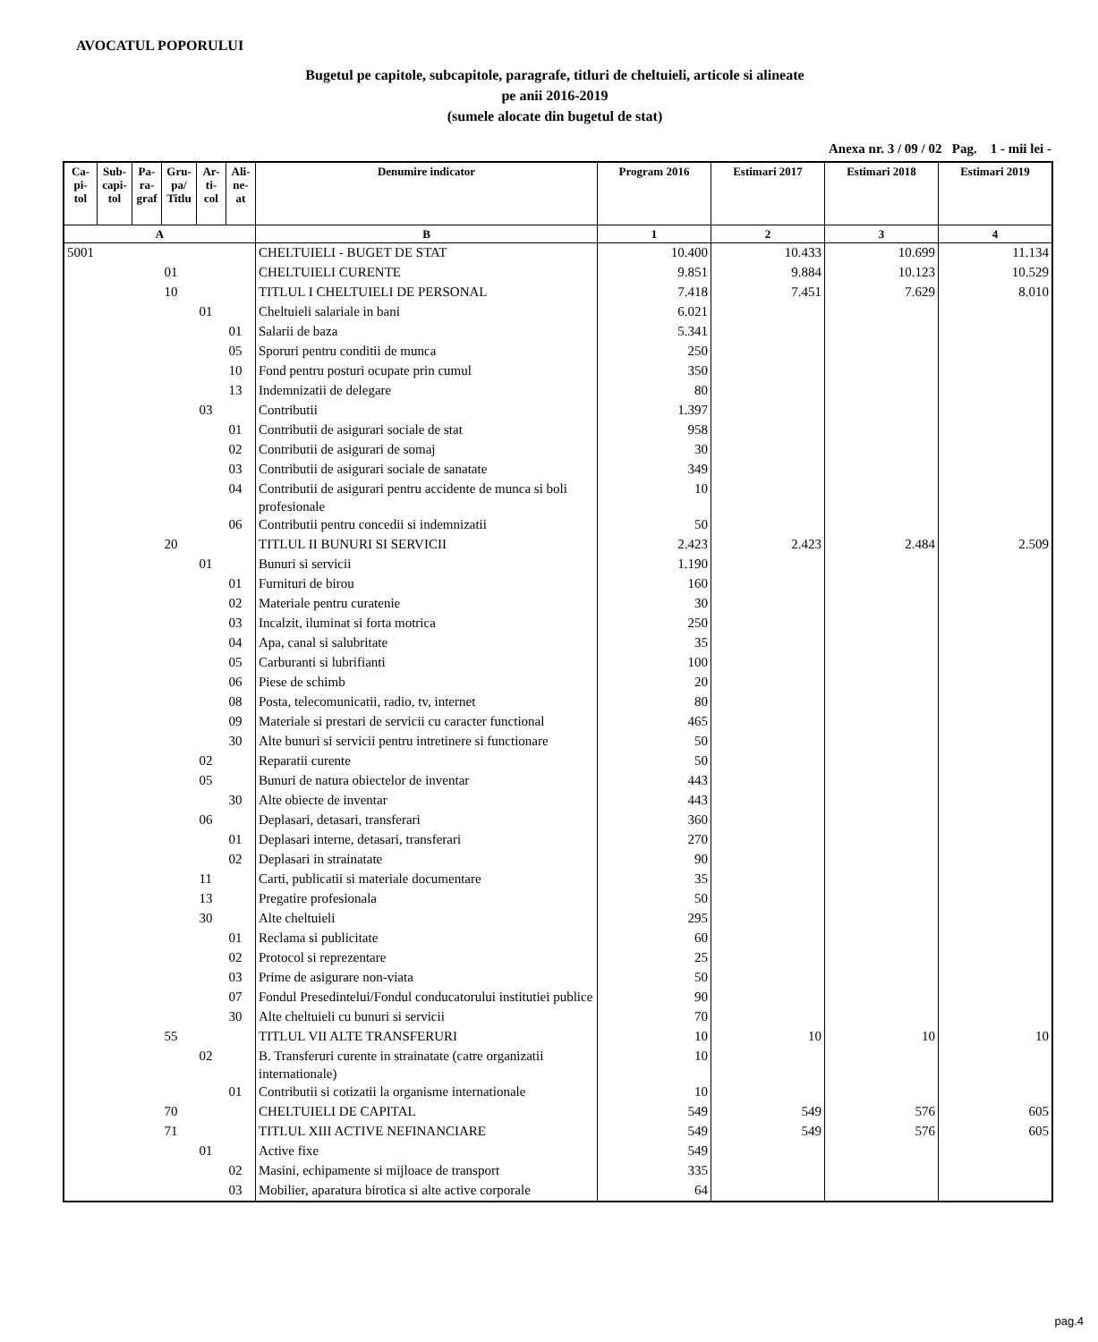AVOCATUL POPORULUI
Bugetul pe capitole, subcapitole, paragrafe, titluri de cheltuieli, articole si alineate
pe anii 2016-2019
(sumele alocate din bugetul de stat)
Anexa nr. 3 / 09 / 02 Pag. 1 - mii lei -
| Ca- pi- tol | Sub- capi- tol | Pa- ra- graf | Gru- pa/ Titlu | Ar- ti- col | Ali- ne- at | Denumire indicator | Program 2016 | Estimari 2017 | Estimari 2018 | Estimari 2019 |
| --- | --- | --- | --- | --- | --- | --- | --- | --- | --- | --- |
| A | | | | | | B | 1 | 2 | 3 | 4 |
| 5001 | | | | | | CHELTUIELI - BUGET DE STAT | 10.400 | 10.433 | 10.699 | 11.134 |
| | | | 01 | | | CHELTUIELI CURENTE | 9.851 | 9.884 | 10.123 | 10.529 |
| | | | 10 | | | TITLUL I CHELTUIELI DE PERSONAL | 7.418 | 7.451 | 7.629 | 8.010 |
| | | | | 01 | | Cheltuieli salariale in bani | 6.021 | | | |
| | | | | | 01 | Salarii de baza | 5.341 | | | |
| | | | | | 05 | Sporuri pentru conditii de munca | 250 | | | |
| | | | | | 10 | Fond pentru posturi ocupate prin cumul | 350 | | | |
| | | | | | 13 | Indemnizatii de delegare | 80 | | | |
| | | | | 03 | | Contributii | 1.397 | | | |
| | | | | | 01 | Contributii de asigurari sociale de stat | 958 | | | |
| | | | | | 02 | Contributii de asigurari de somaj | 30 | | | |
| | | | | | 03 | Contributii de asigurari sociale de sanatate | 349 | | | |
| | | | | | 04 | Contributii de asigurari pentru accidente de munca si boli profesionale | 10 | | | |
| | | | | | 06 | Contributii pentru concedii si indemnizatii | 50 | | | |
| | | | 20 | | | TITLUL II BUNURI SI SERVICII | 2.423 | 2.423 | 2.484 | 2.509 |
| | | | | 01 | | Bunuri si servicii | 1.190 | | | |
| | | | | | 01 | Furnituri de birou | 160 | | | |
| | | | | | 02 | Materiale pentru curatenie | 30 | | | |
| | | | | | 03 | Incalzit, iluminat si forta motrica | 250 | | | |
| | | | | | 04 | Apa, canal si salubritate | 35 | | | |
| | | | | | 05 | Carburanti si lubrifianti | 100 | | | |
| | | | | | 06 | Piese de schimb | 20 | | | |
| | | | | | 08 | Posta, telecomunicatii, radio, tv, internet | 80 | | | |
| | | | | | 09 | Materiale si prestari de servicii cu caracter functional | 465 | | | |
| | | | | | 30 | Alte bunuri si servicii pentru intretinere si functionare | 50 | | | |
| | | | | 02 | | Reparatii curente | 50 | | | |
| | | | | 05 | | Bunuri de natura obiectelor de inventar | 443 | | | |
| | | | | | 30 | Alte obiecte de inventar | 443 | | | |
| | | | | 06 | | Deplasari, detasari, transferari | 360 | | | |
| | | | | | 01 | Deplasari interne, detasari, transferari | 270 | | | |
| | | | | | 02 | Deplasari in strainatate | 90 | | | |
| | | | | 11 | | Carti, publicatii si materiale documentare | 35 | | | |
| | | | | 13 | | Pregatire profesionala | 50 | | | |
| | | | | 30 | | Alte cheltuieli | 295 | | | |
| | | | | | 01 | Reclama si publicitate | 60 | | | |
| | | | | | 02 | Protocol si reprezentare | 25 | | | |
| | | | | | 03 | Prime de asigurare non-viata | 50 | | | |
| | | | | | 07 | Fondul Presedintelui/Fondul conducatorului institutiei publice | 90 | | | |
| | | | | | 30 | Alte cheltuieli cu bunuri si servicii | 70 | | | |
| | | | 55 | | | TITLUL VII ALTE TRANSFERURI | 10 | 10 | 10 | 10 |
| | | | | 02 | | B. Transferuri curente in strainatate (catre organizatii internationale) | 10 | | | |
| | | | | | 01 | Contributii si cotizatii la organisme internationale | 10 | | | |
| | | | 70 | | | CHELTUIELI DE CAPITAL | 549 | 549 | 576 | 605 |
| | | | 71 | | | TITLUL XIII ACTIVE NEFINANCIARE | 549 | 549 | 576 | 605 |
| | | | | 01 | | Active fixe | 549 | | | |
| | | | | | 02 | Masini, echipamente si mijloace de transport | 335 | | | |
| | | | | | 03 | Mobilier, aparatura birotica si alte active corporale | 64 | | | |
pag.4